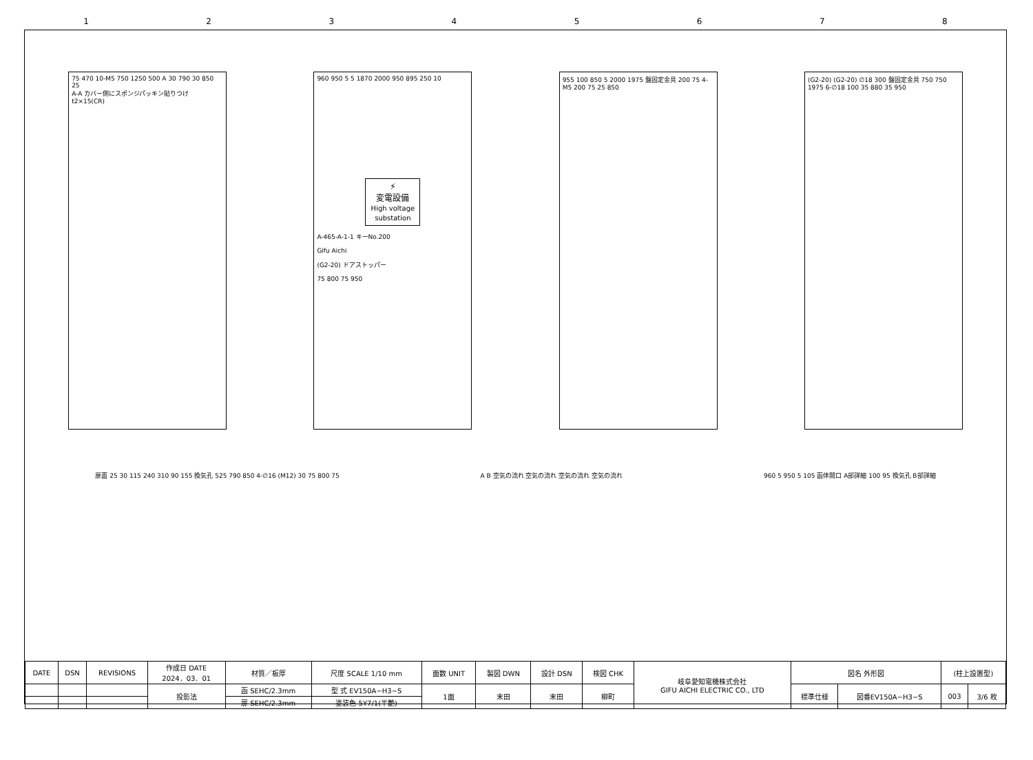12345678
75 470 10-M5 750 1250 500 A 30 790 30 850 25
A-A カバー側にスポンジパッキン貼りつけ t2×15(CR)
960 950 5 5 1870 2000 950 895 250 10
⚡
変電設備
High voltage substation
A-465-A-1-1 キーNo.200
Gifu Aichi
(G2-20) ドアストッパー
75 800 75 950
955 100 850 5 2000 1975 盤固定金具 200 75 4-M5 200 75 25 850
(G2-20) (G2-20) ∅18 300 盤固定金具 750 750 1975 6-∅18 100 35 880 35 950
扉面 25 30 115 240 310 90 155 換気孔 525 790 850 4-∅16 (M12) 30 75 800 75 A B 空気の流れ 空気の流れ 空気の流れ 空気の流れ 960 5 950 5 105 函体開口 A部詳細 100 95 換気孔 B部詳細
| DATE | DSN | REVISIONS | 作成日 DATE 2024．03．01 | 材質／板厚 | 尺度 SCALE 1/10 mm | 面数 UNIT | 製図 DWN | 設計 DSN | 検図 CHK | 岐阜愛知電機株式会社 GIFU AICHI ELECTRIC CO., LTD | 図名 外形図 | | (柱上設置型) | |
| | | | 投影法 | 函 SEHC/2.3mm | 型 式 EV150A−H3−S | 1面 | 末田 | 末田 | 柳町 | | 標準仕様 | 図番EV150A−H3−S | 003 | 3/6 枚 |
| | | | | 扉 SEHC/2.3mm | 塗装色 5Y7/1(半艶) | | | | | | | | | |